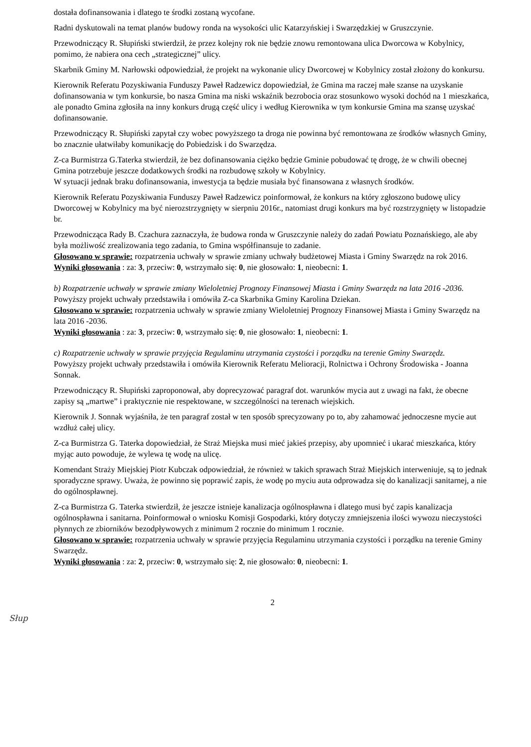dostała dofinansowania i dlatego te środki zostaną wycofane.
Radni dyskutowali na temat planów budowy ronda na wysokości ulic Katarzyńskiej i Swarzędzkiej w Gruszczynie.
Przewodniczący R. Słupiński stwierdził, że przez kolejny rok nie będzie znowu remontowana ulica Dworcowa w Kobylnicy, pomimo, że nabiera ona cech „strategicznej” ulicy.
Skarbnik Gminy M. Narłowski odpowiedział, że projekt na wykonanie ulicy Dworcowej w Kobylnicy został złożony do konkursu.
Kierownik Referatu Pozyskiwania Funduszy Paweł Radzewicz dopowiedział, że Gmina ma raczej małe szanse na uzyskanie dofinansowania w tym konkursie, bo nasza Gmina ma niski wskaźnik bezrobocia oraz stosunkowo wysoki dochód na 1 mieszkańca, ale ponadto Gmina zgłosiła na inny konkurs drugą część ulicy i według Kierownika w tym konkursie Gmina ma szansę uzyskać dofinansowanie.
Przewodniczący R. Słupiński zapytał czy wobec powyższego ta droga nie powinna być remontowana ze środków własnych Gminy, bo znacznie ułatwiłaby komunikację do Pobiedzisk i do Swarzędza.
Z-ca Burmistrza G.Taterka stwierdził, że bez dofinansowania ciężko będzie Gminie pobudować tę drogę, że w chwili obecnej Gmina potrzebuje jeszcze dodatkowych środki na rozbudowę szkoły w Kobylnicy.
W sytuacji jednak braku dofinansowania, inwestycja ta będzie musiała być finansowana z własnych środków.
Kierownik Referatu Pozyskiwania Funduszy Paweł Radzewicz poinformował, że konkurs na który zgłoszono budowę ulicy Dworcowej w Kobylnicy ma być nierozstrzygnięty w sierpniu 2016r., natomiast drugi konkurs ma być rozstrzygnięty w listopadzie br.
Przewodnicząca Rady B. Czachura zaznaczyła, że budowa ronda w Gruszczynie należy do zadań Powiatu Poznańskiego, ale aby była możliwość zrealizowania tego zadania, to Gmina współfinansuje to zadanie.
Głosowano w sprawie: rozpatrzenia uchwały w sprawie zmiany uchwały budżetowej Miasta i Gminy Swarzędz na rok 2016.
Wyniki głosowania : za: 3, przeciw: 0, wstrzymało się: 0, nie głosowało: 1, nieobecni: 1.
b) Rozpatrzenie uchwały w sprawie zmiany Wieloletniej Prognozy Finansowej Miasta i Gminy Swarzędz na lata 2016 -2036.
Powyższy projekt uchwały przedstawiła i omówiła Z-ca Skarbnika Gminy Karolina Dziekan.
Głosowano w sprawie: rozpatrzenia uchwały w sprawie zmiany Wieloletniej Prognozy Finansowej Miasta i Gminy Swarzędz na lata 2016 -2036.
Wyniki głosowania : za: 3, przeciw: 0, wstrzymało się: 0, nie głosowało: 1, nieobecni: 1.
c) Rozpatrzenie uchwały w sprawie przyjęcia Regulaminu utrzymania czystości i porządku na terenie Gminy Swarzędz.
Powyższy projekt uchwały przedstawiła i omówiła Kierownik Referatu Melioracji, Rolnictwa i Ochrony Środowiska - Joanna Sonnak.
Przewodniczący R. Słupiński zaproponował, aby doprecyzować paragraf dot. warunków mycia aut z uwagi na fakt, że obecne zapisy są „martwe” i praktycznie nie respektowane, w szczególności na terenach wiejskich.
Kierownik J. Sonnak wyjaśniła, że ten paragraf został w ten sposób sprecyzowany po to, aby zahamować jednoczesne mycie aut wzdłuż całej ulicy.
Z-ca Burmistrza G. Taterka dopowiedział, że Straż Miejska musi mieć jakieś przepisy, aby upomnieć i ukarać mieszkańca, który myjąc auto powoduje, że wylewa tę wodę na ulicę.
Komendant Straży Miejskiej Piotr Kubczak odpowiedział, że również w takich sprawach Straż Miejskich interweniuje, są to jednak sporadyczne sprawy. Uważa, że powinno się poprawić zapis, że wodę po myciu auta odprowadza się do kanalizacji sanitarnej, a nie do ogólnospławnej.
Z-ca Burmistrza G. Taterka stwierdził, że jeszcze istnieje kanalizacja ogólnospławna i dlatego musi być zapis kanalizacja ogólnospławna i sanitarna. Poinformował o wniosku Komisji Gospodarki, który dotyczy zmniejszenia ilości wywozu nieczystości płynnych ze zbiorników bezodpływowych z minimum 2 rocznie do minimum 1 rocznie.
Głosowano w sprawie: rozpatrzenia uchwały w sprawie przyjęcia Regulaminu utrzymania czystości i porządku na terenie Gminy Swarzędz.
Wyniki głosowania : za: 2, przeciw: 0, wstrzymało się: 2, nie głosowało: 0, nieobecni: 1.
2
Słup